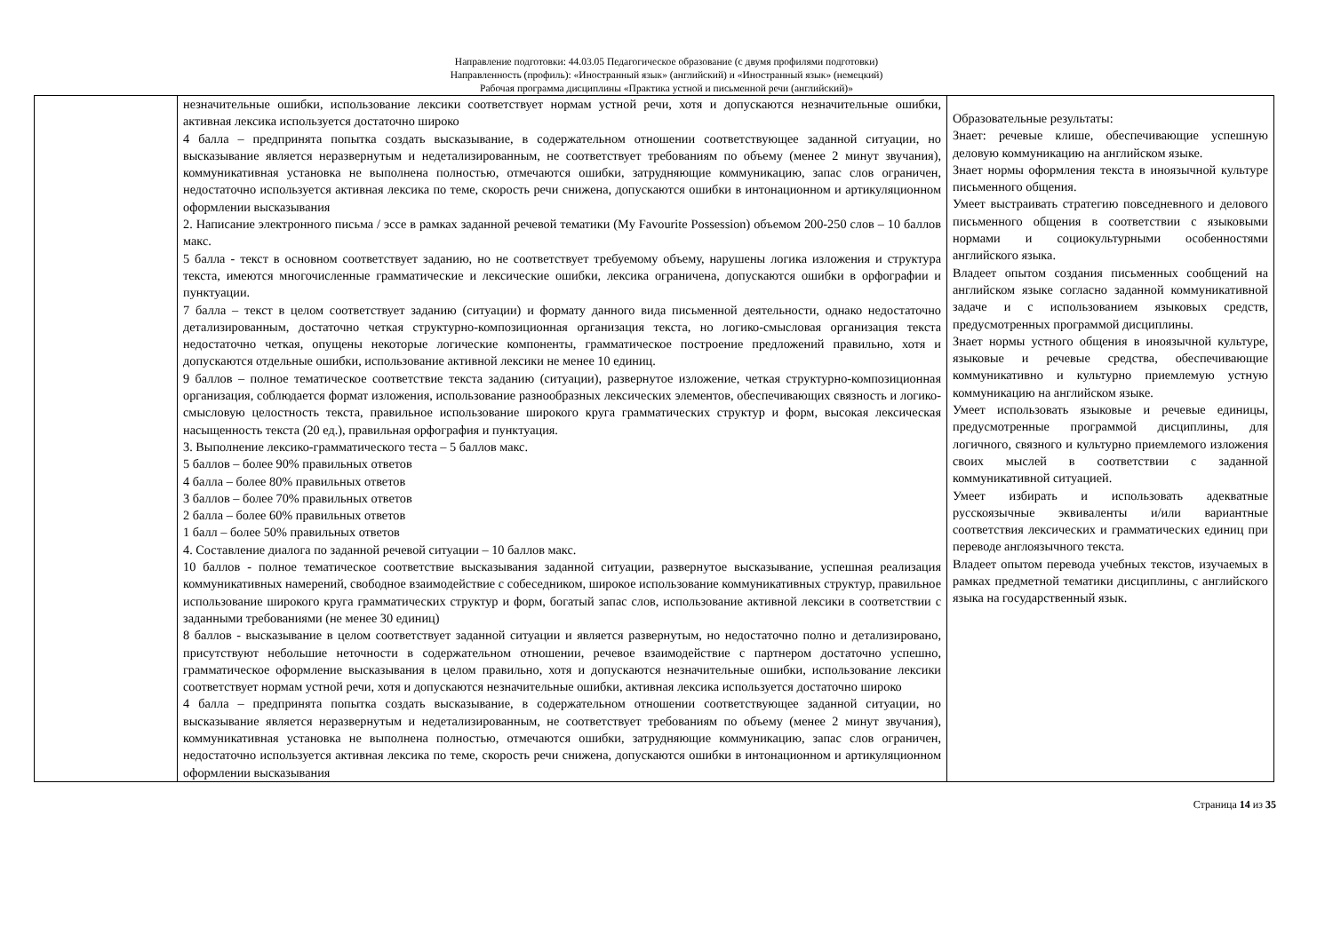Направление подготовки: 44.03.05 Педагогическое образование (с двумя профилями подготовки)
Направленность (профиль): «Иностранный язык» (английский) и «Иностранный язык» (немецкий)
Рабочая программа дисциплины «Практика устной и письменной речи (английский)»
| | незначительные ошибки, использование лексики соответствует нормам устной речи, хотя и допускаются незначительные ошибки, активная лексика используется достаточно широко 4 балла – предпринята попытка создать высказывание, в содержательном отношении соответствующее заданной ситуации, но высказывание является неразвернутым и недетализированным, не соответствует требованиям по объему (менее 2 минут звучания), коммуникативная установка не выполнена полностью, отмечаются ошибки, затрудняющие коммуникацию, запас слов ограничен, недостаточно используется активная лексика по теме, скорость речи снижена, допускаются ошибки в интонационном и артикуляционном оформлении высказывания 2. Написание электронного письма / эссе в рамках заданной речевой тематики (My Favourite Possession) объемом 200-250 слов – 10 баллов макс. 5 балла - текст в основном соответствует заданию, но не соответствует требуемому объему, нарушены логика изложения и структура текста, имеются многочисленные грамматические и лексические ошибки, лексика ограничена, допускаются ошибки в орфографии и пунктуации. 7 балла – текст в целом соответствует заданию (ситуации) и формату данного вида письменной деятельности, однако недостаточно детализированным, достаточно четкая структурно-композиционная организация текста, но логико-смысловая организация текста недостаточно четкая, опущены некоторые логические компоненты, грамматическое построение предложений правильно, хотя и допускаются отдельные ошибки, использование активной лексики не менее 10 единиц. 9 баллов – полное тематическое соответствие текста заданию (ситуации), развернутое изложение, четкая структурно-композиционная организация, соблюдается формат изложения, использование разнообразных лексических элементов, обеспечивающих связность и логико-смысловую целостность текста, правильное использование широкого круга грамматических структур и форм, высокая лексическая насыщенность текста (20 ед.), правильная орфография и пунктуация. 3. Выполнение лексико-грамматического теста – 5 баллов макс. 5 баллов – более 90% правильных ответов 4 балла – более 80% правильных ответов 3 баллов – более 70% правильных ответов 2 балла – более 60% правильных ответов 1 балл – более 50% правильных ответов 4. Составление диалога по заданной речевой ситуации – 10 баллов макс. 10 баллов - полное тематическое соответствие высказывания заданной ситуации, развернутое высказывание, успешная реализация коммуникативных намерений, свободное взаимодействие с собеседником, широкое использование коммуникативных структур, правильное использование широкого круга грамматических структур и форм, богатый запас слов, использование активной лексики в соответствии с заданными требованиями (не менее 30 единиц) 8 баллов - высказывание в целом соответствует заданной ситуации и является развернутым, но недостаточно полно и детализировано, присутствуют небольшие неточности в содержательном отношении, речевое взаимодействие с партнером достаточно успешно, грамматическое оформление высказывания в целом правильно, хотя и допускаются незначительные ошибки, использование лексики соответствует нормам устной речи, хотя и допускаются незначительные ошибки, активная лексика используется достаточно широко 4 балла – предпринята попытка создать высказывание, в содержательном отношении соответствующее заданной ситуации, но высказывание является неразвернутым и недетализированным, не соответствует требованиям по объему (менее 2 минут звучания), коммуникативная установка не выполнена полностью, отмечаются ошибки, затрудняющие коммуникацию, запас слов ограничен, недостаточно используется активная лексика по теме, скорость речи снижена, допускаются ошибки в интонационном и артикуляционном оформлении высказывания | Образовательные результаты: Знает: речевые клише, обеспечивающие успешную деловую коммуникацию на английском языке. Знает нормы оформления текста в иноязычной культуре письменного общения. Умеет выстраивать стратегию повседневного и делового письменного общения в соответствии с языковыми нормами и социокультурными особенностями английского языка. Владеет опытом создания письменных сообщений на английском языке согласно заданной коммуникативной задаче и с использованием языковых средств, предусмотренных программой дисциплины. Знает нормы устного общения в иноязычной культуре, языковые и речевые средства, обеспечивающие коммуникативно и культурно приемлемую устную коммуникацию на английском языке. Умеет использовать языковые и речевые единицы, предусмотренные программой дисциплины, для логичного, связного и культурно приемлемого изложения своих мыслей в соответствии с заданной коммуникативной ситуацией. Умеет избирать и использовать адекватные русскоязычные эквиваленты и/или вариантные соответствия лексических и грамматических единиц при переводе англоязычного текста. Владеет опытом перевода учебных текстов, изучаемых в рамках предметной тематики дисциплины, с английского языка на государственный язык. |
Страница 14 из 35